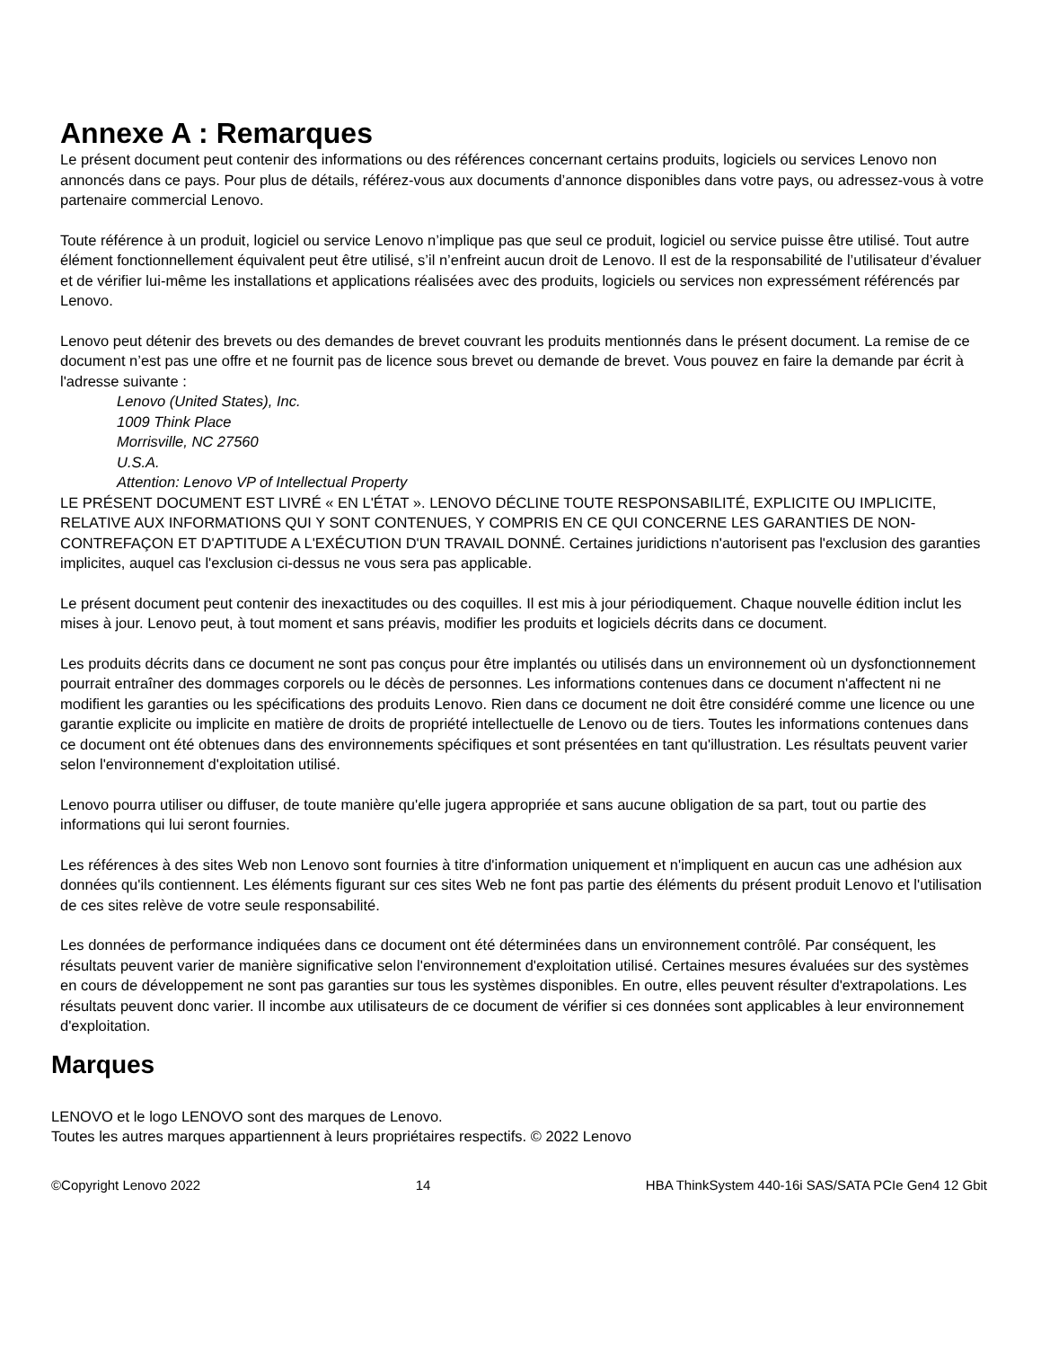Annexe A : Remarques
Le présent document peut contenir des informations ou des références concernant certains produits, logiciels ou services Lenovo non annoncés dans ce pays. Pour plus de détails, référez-vous aux documents d’annonce disponibles dans votre pays, ou adressez-vous à votre partenaire commercial Lenovo.
Toute référence à un produit, logiciel ou service Lenovo n’implique pas que seul ce produit, logiciel ou service puisse être utilisé. Tout autre élément fonctionnellement équivalent peut être utilisé, s’il n’enfreint aucun droit de Lenovo. Il est de la responsabilité de l’utilisateur d’évaluer et de vérifier lui-même les installations et applications réalisées avec des produits, logiciels ou services non expressément référencés par Lenovo.
Lenovo peut détenir des brevets ou des demandes de brevet couvrant les produits mentionnés dans le présent document. La remise de ce document n’est pas une offre et ne fournit pas de licence sous brevet ou demande de brevet. Vous pouvez en faire la demande par écrit à l'adresse suivante :
Lenovo (United States), Inc.
1009 Think Place
Morrisville, NC 27560
U.S.A.
Attention: Lenovo VP of Intellectual Property
LE PRÉSENT DOCUMENT EST LIVRÉ « EN L'ÉTAT ». LENOVO DÉCLINE TOUTE RESPONSABILITÉ, EXPLICITE OU IMPLICITE, RELATIVE AUX INFORMATIONS QUI Y SONT CONTENUES, Y COMPRIS EN CE QUI CONCERNE LES GARANTIES DE NON-CONTREFAÇON ET D'APTITUDE A L'EXÉCUTION D'UN TRAVAIL DONNÉ. Certaines juridictions n'autorisent pas l'exclusion des garanties implicites, auquel cas l'exclusion ci-dessus ne vous sera pas applicable.
Le présent document peut contenir des inexactitudes ou des coquilles. Il est mis à jour périodiquement. Chaque nouvelle édition inclut les mises à jour. Lenovo peut, à tout moment et sans préavis, modifier les produits et logiciels décrits dans ce document.
Les produits décrits dans ce document ne sont pas conçus pour être implantés ou utilisés dans un environnement où un dysfonctionnement pourrait entraîner des dommages corporels ou le décès de personnes. Les informations contenues dans ce document n'affectent ni ne modifient les garanties ou les spécifications des produits Lenovo. Rien dans ce document ne doit être considéré comme une licence ou une garantie explicite ou implicite en matière de droits de propriété intellectuelle de Lenovo ou de tiers. Toutes les informations contenues dans ce document ont été obtenues dans des environnements spécifiques et sont présentées en tant qu'illustration. Les résultats peuvent varier selon l'environnement d'exploitation utilisé.
Lenovo pourra utiliser ou diffuser, de toute manière qu'elle jugera appropriée et sans aucune obligation de sa part, tout ou partie des informations qui lui seront fournies.
Les références à des sites Web non Lenovo sont fournies à titre d'information uniquement et n'impliquent en aucun cas une adhésion aux données qu'ils contiennent. Les éléments figurant sur ces sites Web ne font pas partie des éléments du présent produit Lenovo et l'utilisation de ces sites relève de votre seule responsabilité.
Les données de performance indiquées dans ce document ont été déterminées dans un environnement contrôlé. Par conséquent, les résultats peuvent varier de manière significative selon l'environnement d'exploitation utilisé. Certaines mesures évaluées sur des systèmes en cours de développement ne sont pas garanties sur tous les systèmes disponibles. En outre, elles peuvent résulter d'extrapolations. Les résultats peuvent donc varier. Il incombe aux utilisateurs de ce document de vérifier si ces données sont applicables à leur environnement d'exploitation.
Marques
LENOVO et le logo LENOVO sont des marques de Lenovo.
Toutes les autres marques appartiennent à leurs propriétaires respectifs. © 2022 Lenovo
©Copyright Lenovo 2022 14 HBA ThinkSystem 440-16i SAS/SATA PCIe Gen4 12 Gbit